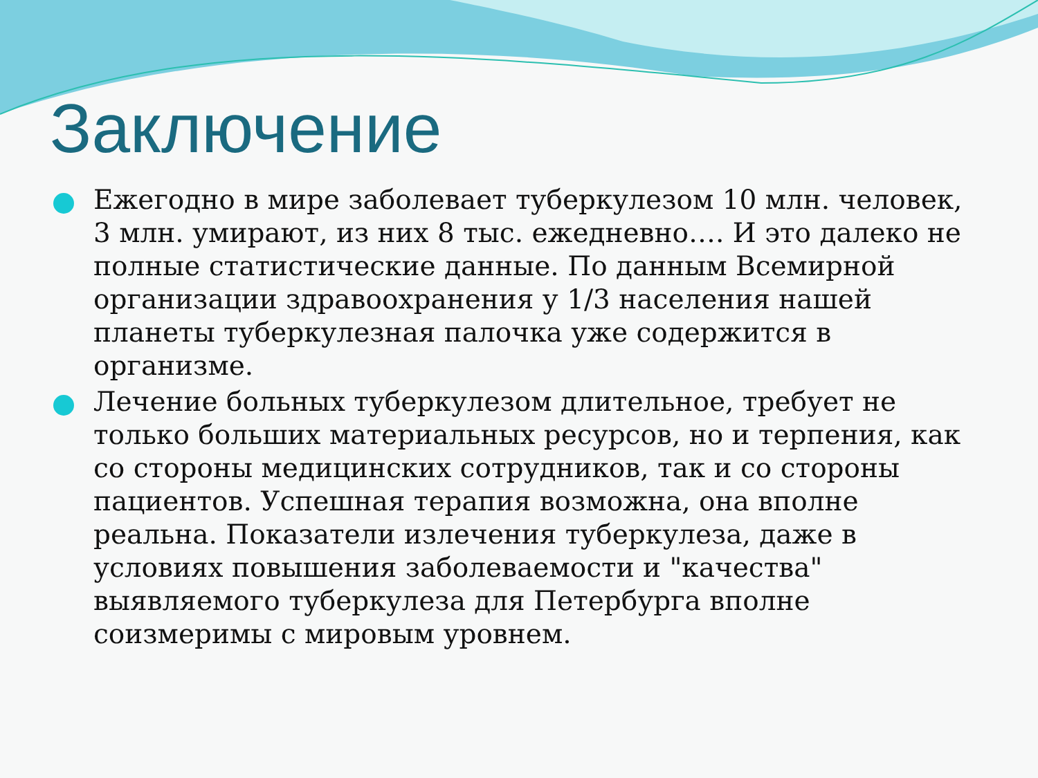Заключение
Ежегодно в мире заболевает туберкулезом 10 млн. человек, 3 млн. умирают, из них 8 тыс. ежедневно…. И это далеко не полные статистические данные. По данным Всемирной организации здравоохранения у 1/3 населения нашей планеты туберкулезная палочка уже содержится в организме.
Лечение больных туберкулезом длительное, требует не только больших материальных ресурсов, но и терпения, как со стороны медицинских сотрудников, так и со стороны пациентов. Успешная терапия возможна, она вполне реальна. Показатели излечения туберкулеза, даже в условиях повышения заболеваемости и "качества" выявляемого туберкулеза для Петербурга вполне соизмеримы с мировым уровнем.